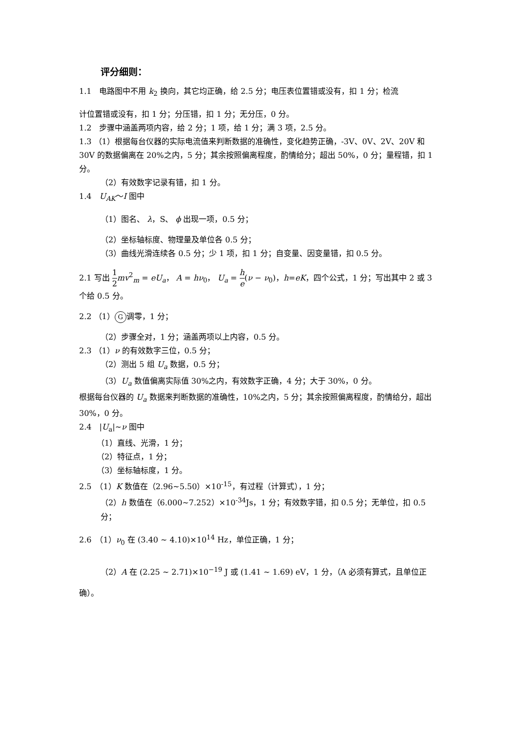评分细则：
1.1　电路图中不用 k<sub>2</sub> 换向，其它均正确，给 2.5 分；电压表位置错或没有，扣 1 分；检流
计位置错或没有，扣 1 分；分压错，扣 1 分；无分压，0 分。
1.2　步骤中涵盖两项内容，给 2 分；1 项，给 1 分；满 3 项，2.5 分。
1.3 （1）根据每台仪器的实际电流值来判断数据的准确性，变化趋势正确，-3V、0V、2V、20V 和 30V 的数据偏离在 20%之内，5 分；其余按照偏离程度，酌情给分；超出 50%，0 分；量程错，扣 1 分。
（2）有效数字记录有错，扣 1 分。
1.4　U<sub>AK</sub>～I 图中
（1）图名、 λ，S、 ϕ 出现一项，0.5 分；
（2）坐标轴标度、物理量及单位各 0.5 分；
（3）曲线光滑连续各 0.5 分；少 1 项，扣 1 分；自变量、因变量错，扣 0.5 分。
2.1 写出 1 2 mv<sup>2</sup><sub>m</sub> = eU<sub>a</sub>， A = hν<sub>0</sub>， U<sub>a</sub> = h e(ν − ν<sub>0</sub>)，h=eK，四个公式，1 分；写出其中 2 或 3 个给 0.5 分。
2.2 （1） G 调零，1 分；
（2）步骤全对，1 分；涵盖两项以上内容，0.5 分。
2.3 （1）ν 的有效数字三位，0.5 分；
（2）测出 5 组 U<sub>a</sub> 数据，0.5 分；
（3）U<sub>a</sub> 数值偏离实际值 30%之内，有效数字正确，4 分；大于 30%，0 分。
根据每台仪器的 U<sub>a</sub> 数据来判断数据的准确性，10%之内，5 分；其余按照偏离程度，酌情给分，超出 30%，0 分。
2.4　|U<sub>a</sub>|~ν 图中
（1）直线、光滑，1 分；
（2）特征点，1 分；
（3）坐标轴标度，1 分。
2.5　（1）K 数值在（2.96~5.50）×10<sup>-15</sup>，有过程（计算式），1 分；
（2）h 数值在（6.000~7.252）×10<sup>-34</sup>Js，1 分；有效数字错，扣 0.5 分；无单位，扣 0.5 分；
2.6　（1）ν<sub>0</sub> 在 (3.40 ~ 4.10)×10<sup>14</sup> Hz，单位正确，1 分；
（2）A 在 (2.25 ~ 2.71)×10<sup>−19</sup> J 或 (1.41 ~ 1.69) eV，1 分，（A 必须有算式，且单位正
确）。